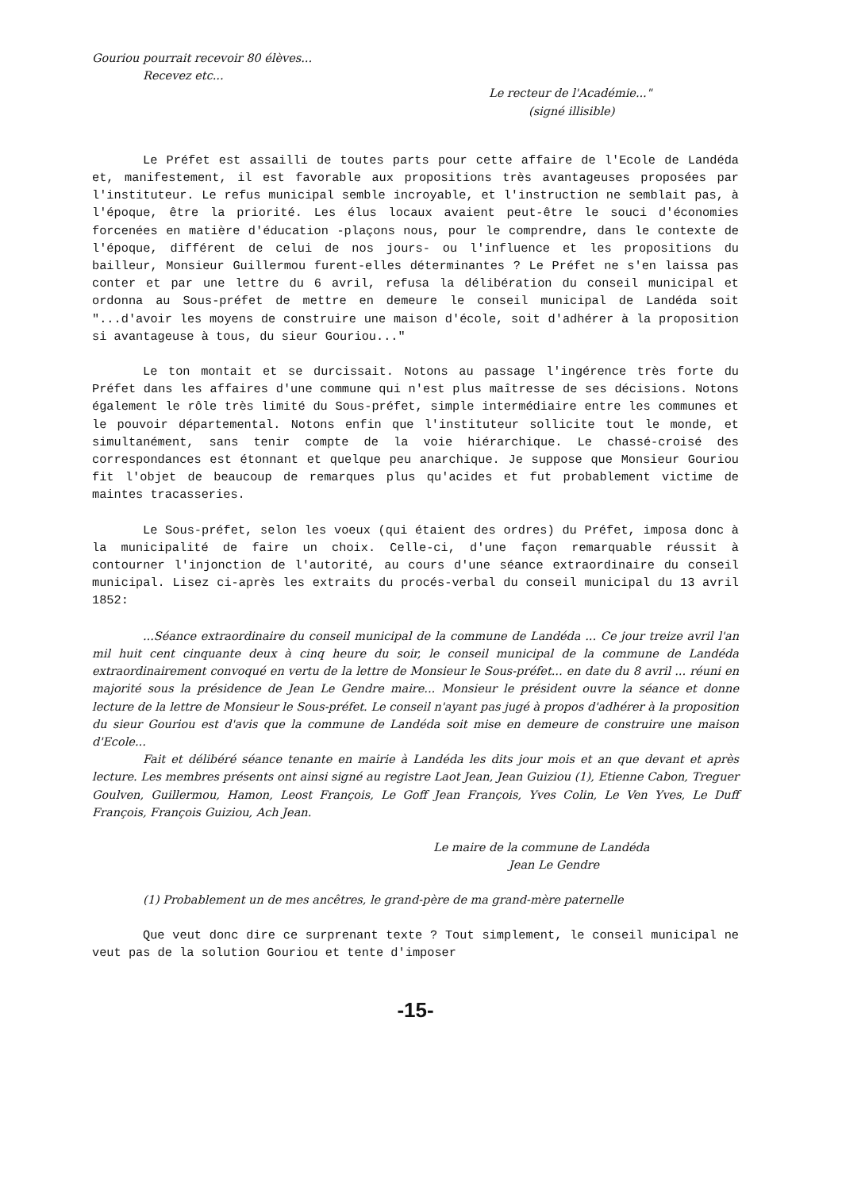Gouriou pourrait recevoir 80 élèves...
Recevez etc...
Le recteur de l'Académie..."
(signé illisible)
Le Préfet est assailli de toutes parts pour cette affaire de l'Ecole de Landéda et, manifestement, il est favorable aux propositions très avantageuses proposées par l'instituteur. Le refus municipal semble incroyable, et l'instruction ne semblait pas, à l'époque, être la priorité. Les élus locaux avaient peut-être le souci d'économies forcenées en matière d'éducation -plaçons nous, pour le comprendre, dans le contexte de l'époque, différent de celui de nos jours- ou l'influence et les propositions du bailleur, Monsieur Guillermou furent-elles déterminantes ? Le Préfet ne s'en laissa pas conter et par une lettre du 6 avril, refusa la délibération du conseil municipal et ordonna au Sous-préfet de mettre en demeure le conseil municipal de Landéda soit "...d'avoir les moyens de construire une maison d'école, soit d'adhérer à la proposition si avantageuse à tous, du sieur Gouriou..."
Le ton montait et se durcissait. Notons au passage l'ingérence très forte du Préfet dans les affaires d'une commune qui n'est plus maîtresse de ses décisions. Notons également le rôle très limité du Sous-préfet, simple intermédiaire entre les communes et le pouvoir départemental. Notons enfin que l'instituteur sollicite tout le monde, et simultanément, sans tenir compte de la voie hiérarchique. Le chassé-croisé des correspondances est étonnant et quelque peu anarchique. Je suppose que Monsieur Gouriou fit l'objet de beaucoup de remarques plus qu'acides et fut probablement victime de maintes tracasseries.
Le Sous-préfet, selon les voeux (qui étaient des ordres) du Préfet, imposa donc à la municipalité de faire un choix. Celle-ci, d'une façon remarquable réussit à contourner l'injonction de l'autorité, au cours d'une séance extraordinaire du conseil municipal. Lisez ci-après les extraits du procés-verbal du conseil municipal du 13 avril 1852:
...Séance extraordinaire du conseil municipal de la commune de Landéda ... Ce jour treize avril l'an mil huit cent cinquante deux à cinq heure du soir, le conseil municipal de la commune de Landéda extraordinairement convoqué en vertu de la lettre de Monsieur le Sous-préfet... en date du 8 avril ... réuni en majorité sous la présidence de Jean Le Gendre maire... Monsieur le président ouvre la séance et donne lecture de la lettre de Monsieur le Sous-préfet. Le conseil n'ayant pas jugé à propos d'adhérer à la proposition du sieur Gouriou est d'avis que la commune de Landéda soit mise en demeure de construire une maison d'Ecole...
Fait et délibéré séance tenante en mairie à Landéda les dits jour mois et an que devant et après lecture. Les membres présents ont ainsi signé au registre Laot Jean, Jean Guiziou (1), Etienne Cabon, Treguer Goulven, Guillermou, Hamon, Leost François, Le Goff Jean François, Yves Colin, Le Ven Yves, Le Duff François, François Guiziou, Ach Jean.
Le maire de la commune de Landéda
Jean Le Gendre
(1) Probablement un de mes ancêtres, le grand-père de ma grand-mère paternelle
Que veut donc dire ce surprenant texte ? Tout simplement, le conseil municipal ne veut pas de la solution Gouriou et tente d'imposer
-15-